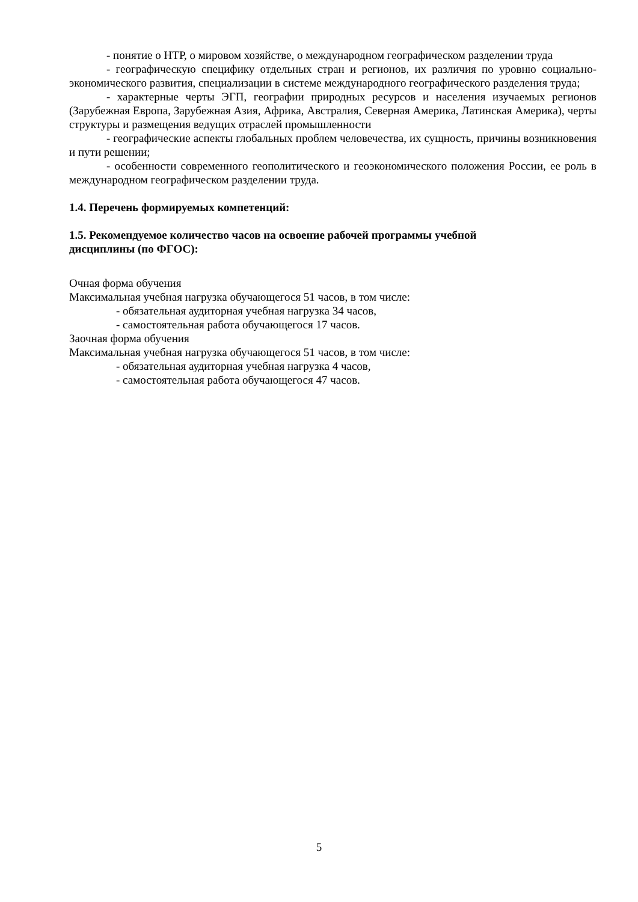- понятие о НТР, о мировом хозяйстве, о международном географическом разделении труда
- географическую специфику отдельных стран и регионов, их различия по уровню социально- экономического развития, специализации в системе международного географического разделения труда;
- характерные черты ЭГП, географии природных ресурсов и населения изучаемых регионов (Зарубежная Европа, Зарубежная Азия, Африка, Австралия, Северная Америка, Латинская Америка), черты структуры и размещения ведущих отраслей промышленности
- географические аспекты глобальных проблем человечества, их сущность, причины возникновения и пути решении;
- особенности современного геополитического и геоэкономического положения России, ее роль в международном географическом разделении труда.
1.4. Перечень формируемых компетенций:
1.5. Рекомендуемое количество часов на освоение рабочей программы учебной
дисциплины (по ФГОС):
Очная форма обучения
Максимальная учебная нагрузка обучающегося 51 часов, в том числе:
- обязательная аудиторная учебная нагрузка 34 часов,
- самостоятельная работа обучающегося 17 часов.
Заочная форма обучения
Максимальная учебная нагрузка обучающегося 51 часов, в том числе:
- обязательная аудиторная учебная нагрузка 4 часов,
- самостоятельная работа обучающегося 47 часов.
5